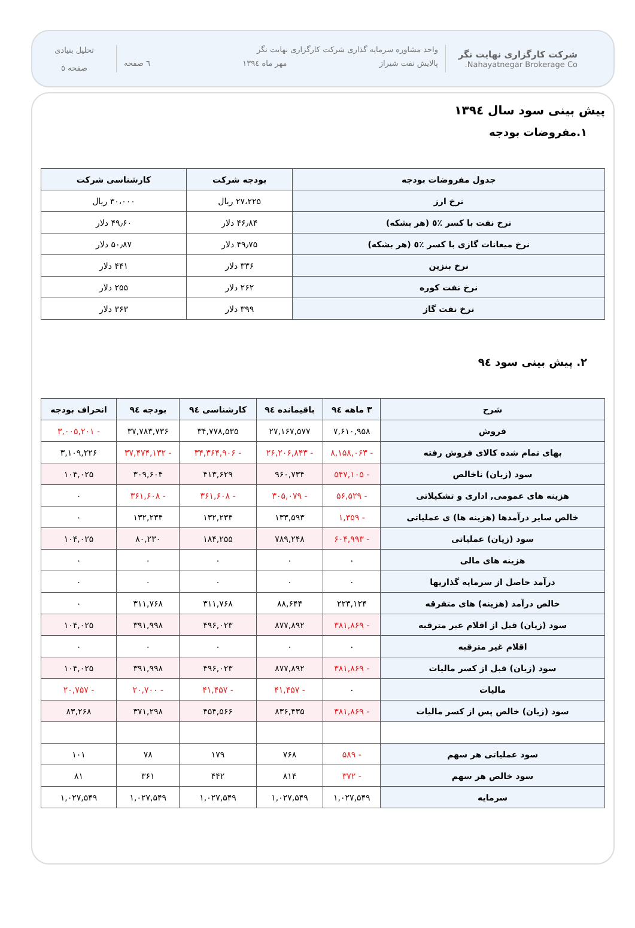شرکت کارگزاری نهایت نگر
Nahayatnegar Brokerage Co.
واحد مشاوره سرمایه گذاری شرکت کارگزاری نهایت نگر
پالایش نفت شیراز مهر ماه ۱۳۹٤ ٦ صفحه
تحلیل بنیادی
صفحه ٥
پیش بینی سود سال ۱۳۹٤
۱.مفروضات بودجه
| جدول مفروضات بودجه | بودجه شرکت | کارشناسی شرکت |
| --- | --- | --- |
| نرخ ارز | ۲۷،۲۲۵ ریال | ۳۰،۰۰۰ ریال |
| نرخ نفت با کسر ٪٥ (هر بشکه) | ۴۶٫۸۴ دلار | ۴۹٫۶۰ دلار |
| نرخ میعانات گازی با کسر ٪٥ (هر بشکه) | ۴۹٫۷۵ دلار | ۵۰٫۸۷ دلار |
| نرخ بنزین | ۳۳۶ دلار | ۴۴۱ دلار |
| نرخ نفت کوره | ۲۶۲ دلار | ۲۵۵ دلار |
| نرخ نفت گاز | ۳۹۹ دلار | ۳۶۳ دلار |
۲. پیش بینی سود ٩٤
| شرح | ۳ ماهه ٩٤ | باقیمانده ٩٤ | کارشناسی ٩٤ | بودجه ٩٤ | انحراف بودجه |
| --- | --- | --- | --- | --- | --- |
| فروش | ۷,۶۱۰,۹۵۸ | ۲۷,۱۶۷,۵۷۷ | ۳۴,۷۷۸,۵۳۵ | ۳۷,۷۸۳,۷۳۶ | - ۳,۰۰۵,۲۰۱ |
| بهای تمام شده کالای فروش رفته | - ۸,۱۵۸,۰۶۳ | - ۲۶,۲۰۶,۸۴۳ | - ۳۴,۳۶۴,۹۰۶ | - ۳۷,۴۷۴,۱۳۲ | ۳,۱۰۹,۲۲۶ |
| سود (زیان) ناخالص | - ۵۴۷,۱۰۵ | ۹۶۰,۷۳۴ | ۴۱۳,۶۲۹ | ۳۰۹,۶۰۴ | ۱۰۴,۰۲۵ |
| هزینه های عمومی, اداری و تشکیلاتی | - ۵۶,۵۲۹ | - ۳۰۵,۰۷۹ | - ۳۶۱,۶۰۸ | - ۳۶۱,۶۰۸ | ۰ |
| خالص سایر درآمدها (هزینه ها) ی عملیاتی | - ۱,۳۵۹ | ۱۳۳,۵۹۳ | ۱۳۲,۲۳۴ | ۱۳۲,۲۳۴ | ۰ |
| سود (زیان) عملیاتی | - ۶۰۴,۹۹۳ | ۷۸۹,۲۴۸ | ۱۸۴,۲۵۵ | ۸۰,۲۳۰ | ۱۰۴,۰۲۵ |
| هزینه های مالی | ۰ | ۰ | ۰ | ۰ | ۰ |
| درآمد حاصل از سرمایه گذاریها | ۰ | ۰ | ۰ | ۰ | ۰ |
| خالص درآمد (هزینه) های متفرقه | ۲۲۳,۱۲۴ | ۸۸,۶۴۴ | ۳۱۱,۷۶۸ | ۳۱۱,۷۶۸ | ۰ |
| سود (زیان) قبل از اقلام غیر مترقبه | - ۳۸۱,۸۶۹ | ۸۷۷,۸۹۲ | ۴۹۶,۰۲۳ | ۳۹۱,۹۹۸ | ۱۰۴,۰۲۵ |
| اقلام غیر مترقبه | ۰ | ۰ | ۰ | ۰ | ۰ |
| سود (زیان) قبل از کسر مالیات | - ۳۸۱,۸۶۹ | ۸۷۷,۸۹۲ | ۴۹۶,۰۲۳ | ۳۹۱,۹۹۸ | ۱۰۴,۰۲۵ |
| مالیات | ۰ | - ۴۱,۴۵۷ | - ۴۱,۴۵۷ | - ۲۰,۷۰۰ | - ۲۰,۷۵۷ |
| سود (زیان) خالص پس از کسر مالیات | - ۳۸۱,۸۶۹ | ۸۳۶,۴۳۵ | ۴۵۴,۵۶۶ | ۳۷۱,۲۹۸ | ۸۳,۲۶۸ |
| سود عملیاتی هر سهم | - ۵۸۹ | ۷۶۸ | ۱۷۹ | ۷۸ | ۱۰۱ |
| سود خالص هر سهم | - ۳۷۲ | ۸۱۴ | ۴۴۲ | ۳۶۱ | ۸۱ |
| سرمایه | ۱,۰۲۷,۵۴۹ | ۱,۰۲۷,۵۴۹ | ۱,۰۲۷,۵۴۹ | ۱,۰۲۷,۵۴۹ | ۱,۰۲۷,۵۴۹ |